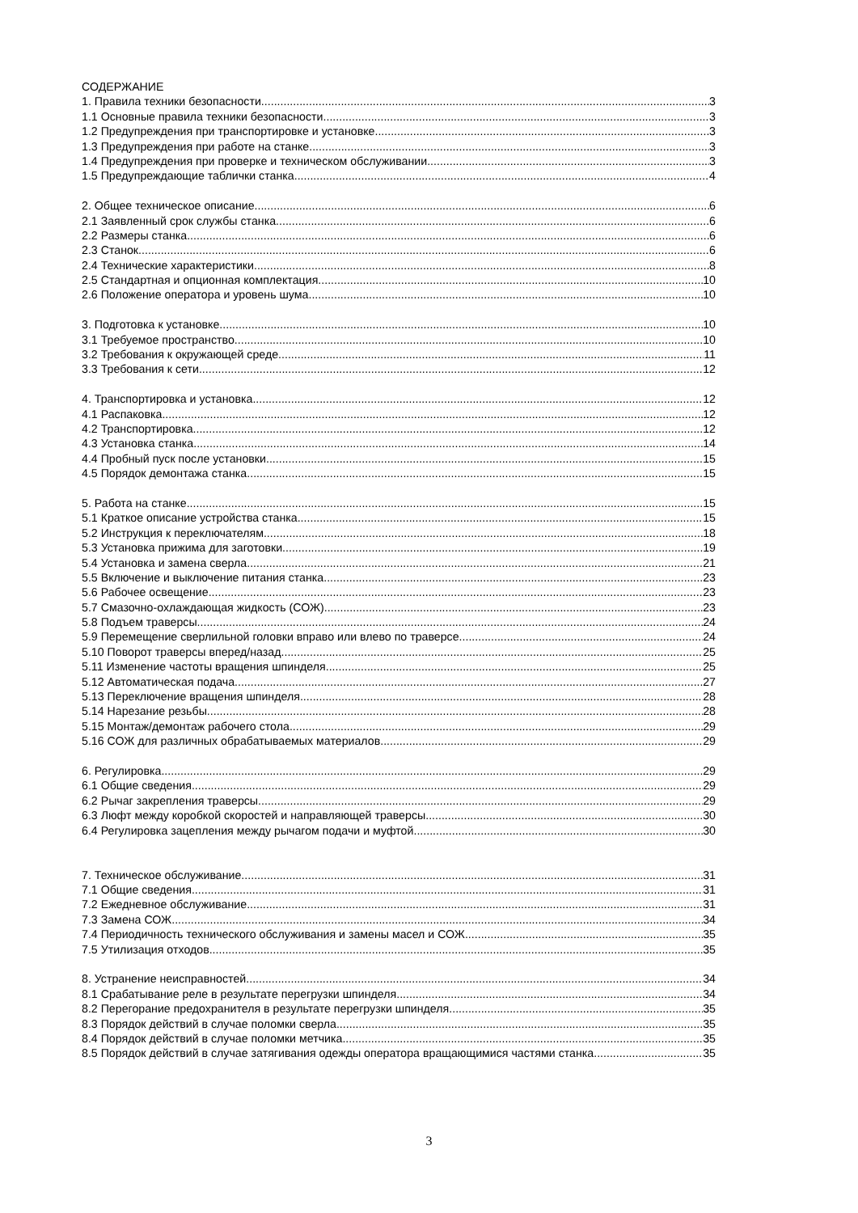СОДЕРЖАНИЕ
1. Правила техники безопасности 3
1.1 Основные правила техники безопасности 3
1.2 Предупреждения при транспортировке и установке 3
1.3 Предупреждения при работе на станке 3
1.4 Предупреждения при проверке и техническом обслуживании 3
1.5 Предупреждающие таблички станка 4
2. Общее техническое описание 6
2.1 Заявленный срок службы станка 6
2.2 Размеры станка 6
2.3 Станок 6
2.4 Технические характеристики 8
2.5 Стандартная и опционная комплектация 10
2.6 Положение оператора и уровень шума 10
3. Подготовка к установке 10
3.1 Требуемое пространство 10
3.2 Требования к окружающей среде 11
3.3 Требования к сети 12
4. Транспортировка и установка 12
4.1 Распаковка 12
4.2 Транспортировка 12
4.3 Установка станка 14
4.4 Пробный пуск после установки 15
4.5 Порядок демонтажа станка 15
5. Работа на станке 15
5.1 Краткое описание устройства станка 15
5.2 Инструкция к переключателям 18
5.3 Установка прижима для заготовки 19
5.4 Установка и замена сверла 21
5.5 Включение и выключение питания станка 23
5.6 Рабочее освещение 23
5.7 Смазочно-охлаждающая жидкость (СОЖ) 23
5.8 Подъем траверсы 24
5.9 Перемещение сверлильной головки вправо или влево по траверсе 24
5.10 Поворот траверсы вперед/назад 25
5.11 Изменение частоты вращения шпинделя 25
5.12 Автоматическая подача 27
5.13 Переключение вращения шпинделя 28
5.14 Нарезание резьбы 28
5.15 Монтаж/демонтаж рабочего стола 29
5.16 СОЖ для различных обрабатываемых материалов 29
6. Регулировка 29
6.1 Общие сведения 29
6.2 Рычаг закрепления траверсы 29
6.3 Люфт между коробкой скоростей и направляющей траверсы 30
6.4 Регулировка зацепления между рычагом подачи и муфтой 30
7. Техническое обслуживание 31
7.1 Общие сведения 31
7.2 Ежедневное обслуживание 31
7.3 Замена СОЖ 34
7.4 Периодичность технического обслуживания и замены масел и СОЖ 35
7.5 Утилизация отходов 35
8. Устранение неисправностей 34
8.1 Срабатывание реле в результате перегрузки шпинделя 34
8.2 Перегорание предохранителя в результате перегрузки шпинделя 35
8.3 Порядок действий в случае поломки сверла 35
8.4 Порядок действий в случае поломки метчика 35
8.5 Порядок действий в случае затягивания одежды оператора вращающимися частями станка 35
3